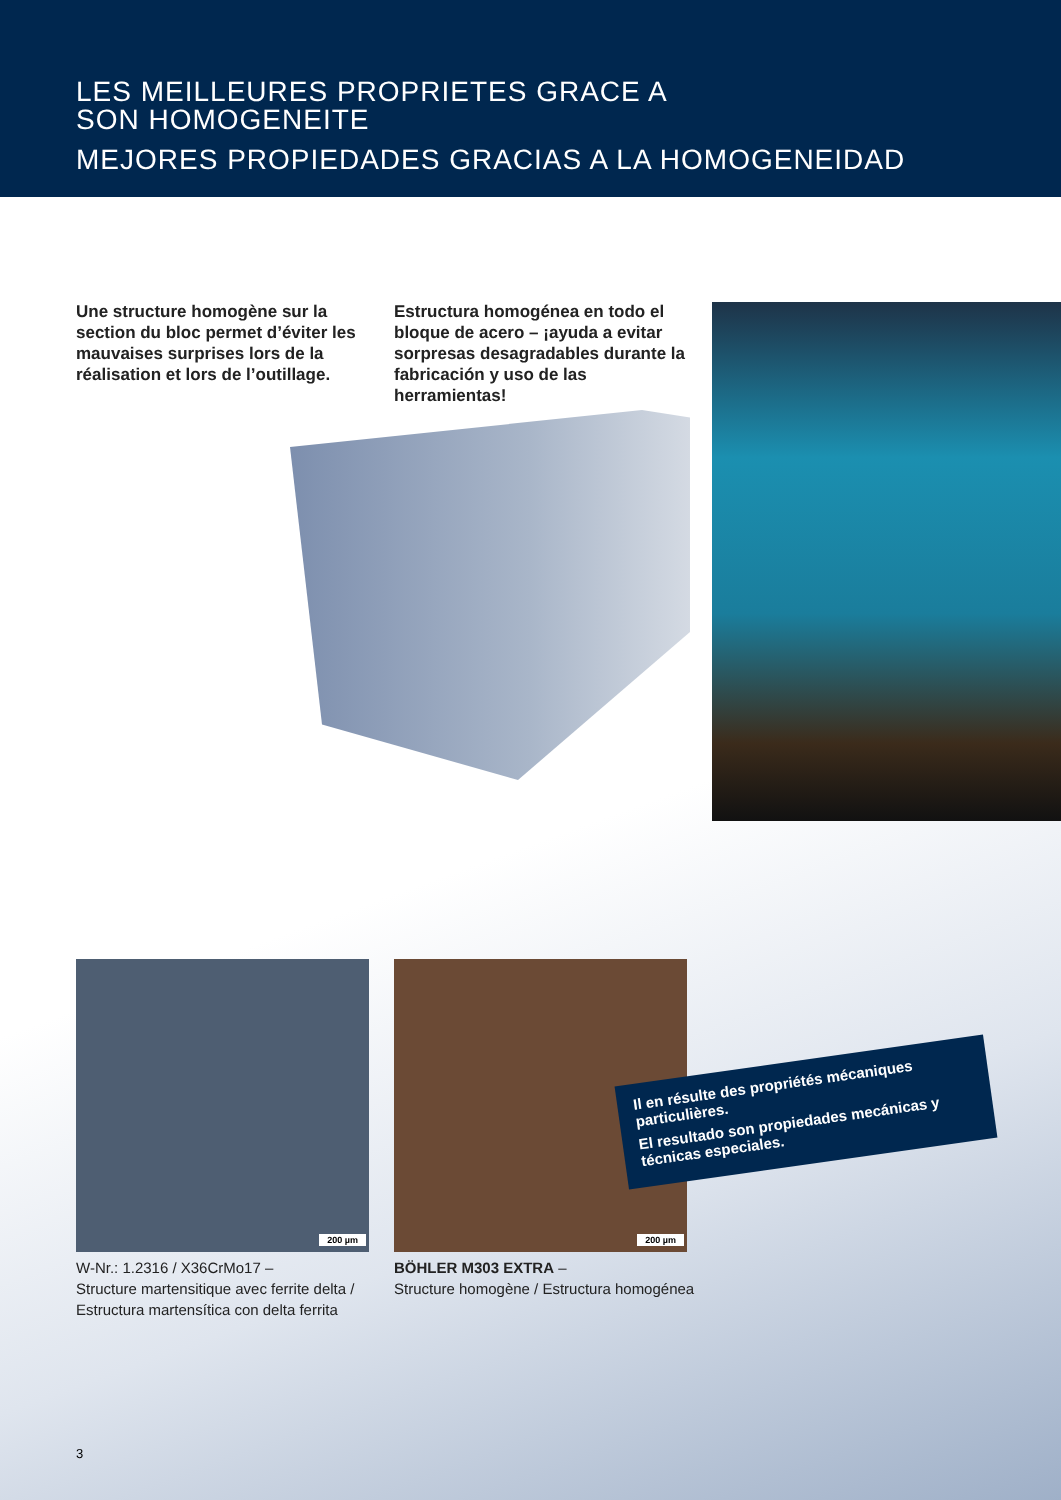LES MEILLEURES PROPRIETES GRACE A
SON HOMOGENEITE
MEJORES PROPIEDADES GRACIAS A LA HOMOGENEIDAD
Une structure homogène sur la section du bloc permet d’éviter les mauvaises surprises lors de la réalisation et lors de l’outillage.
Estructura homogénea en todo el bloque de acero – ¡ayuda a evitar sorpresas desagradables durante la fabricación y uso de las herramientas!
200 µm 200 µm
W-Nr.: 1.2316 / X36CrMo17 –
Structure martensitique avec ferrite delta /
Estructura martensítica con delta ferrita
BÖHLER M303 EXTRA –
Structure homogène / Estructura homogénea
Il en résulte des propriétés mécaniques particulières.
El resultado son propiedades mecánicas y técnicas especiales.
3